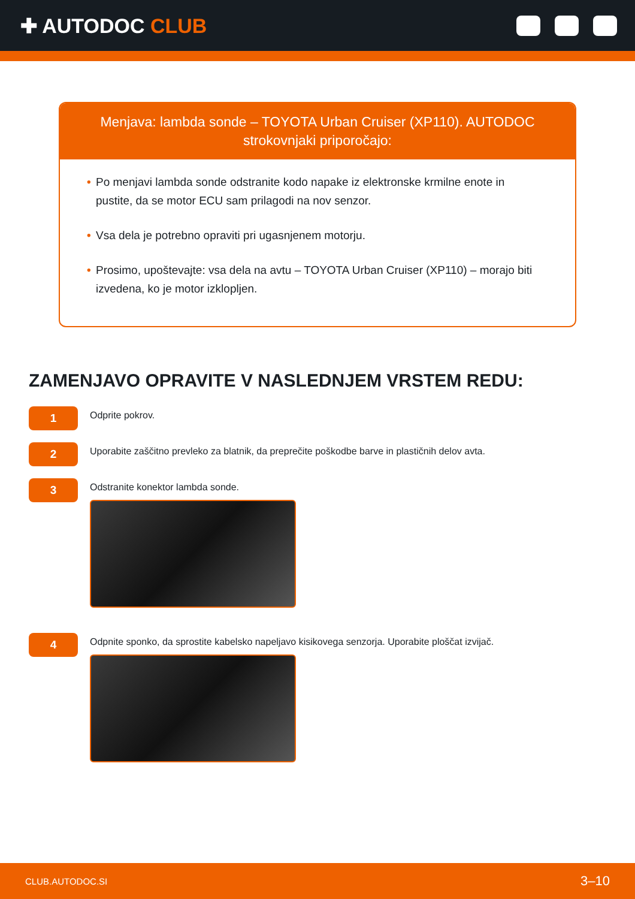✚ AUTODOC CLUB
Menjava: lambda sonde – TOYOTA Urban Cruiser (XP110). AUTODOC strokovnjaki priporočajo:
• Po menjavi lambda sonde odstranite kodo napake iz elektronske krmilne enote in pustite, da se motor ECU sam prilagodi na nov senzor.
• Vsa dela je potrebno opraviti pri ugasnjenem motorju.
• Prosimo, upoštevajte: vsa dela na avtu – TOYOTA Urban Cruiser (XP110) – morajo biti izvedena, ko je motor izklopljen.
ZAMENJAVO OPRAVITE V NASLEDNJEM VRSTEM REDU:
1
Odprite pokrov.
2
Uporabite zaščitno prevleko za blatnik, da preprečite poškodbe barve in plastičnih delov avta.
3
Odstranite konektor lambda sonde.
4
Odpnite sponko, da sprostite kabelsko napeljavo kisikovega senzorja. Uporabite ploščat izvijač.
CLUB.AUTODOC.SI 3–10